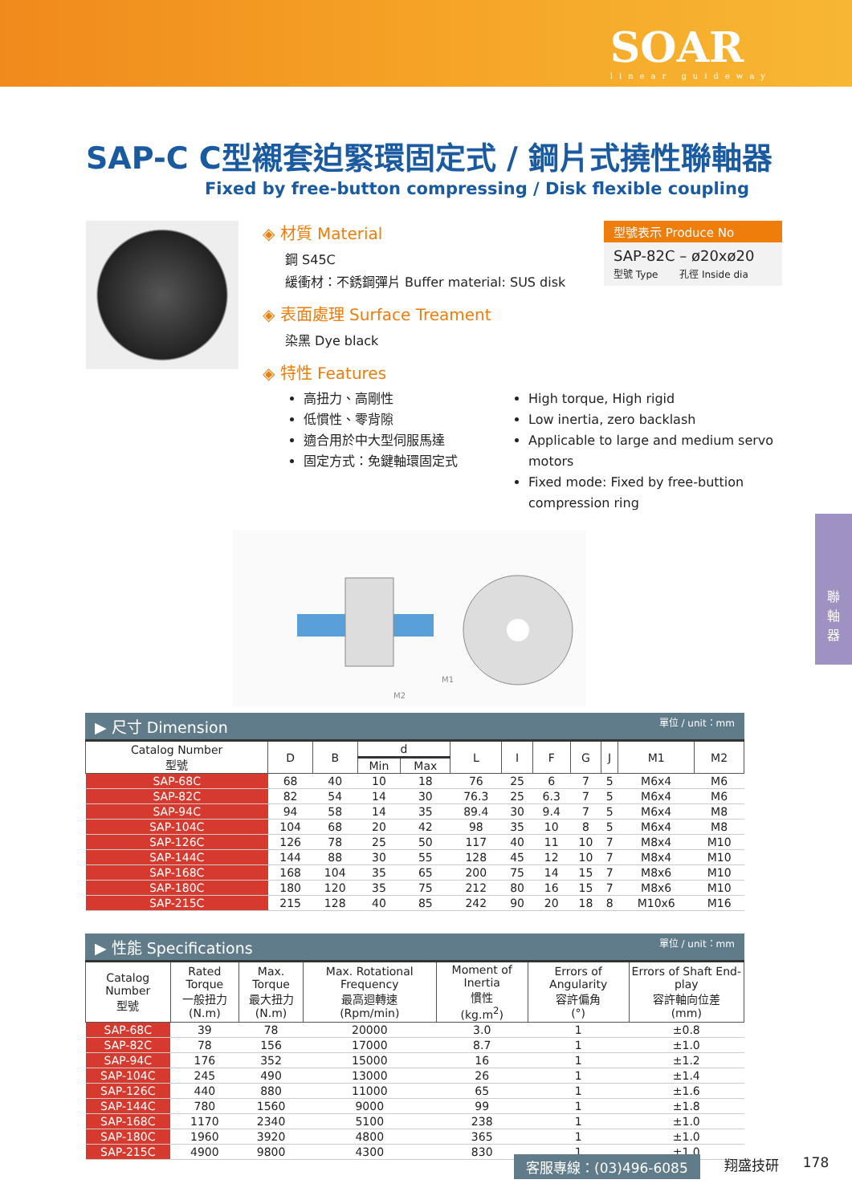SOAR
linear guideway
SAP-C C型襯套迫緊環固定式 / 鋼片式撓性聯軸器
Fixed by free-button compressing / Disk flexible coupling
◈ 材質 Material
鋼 S45C
緩衝材：不銹鋼彈片 Buffer material: SUS disk
◈ 表面處理 Surface Treament
染黑 Dye black
◈ 特性 Features
型號表示 Produce No
SAP-82C – ø20xø20
型號 Type 孔徑 Inside dia
高扭力、高剛性
低慣性、零背隙
適合用於中大型伺服馬達
固定方式：免鍵軸環固定式
High torque, High rigid
Low inertia, zero backlash
Applicable to large and medium servo motors
Fixed mode: Fixed by free-buttion compression ring
M2
M1
▶ 尺寸 Dimension 單位 / unit：mm
| Catalog Number 型號 | D | B | d | | L | I | F | G | J | M1 | M2 |
| --- | --- | --- | --- | --- | --- | --- | --- | --- | --- | --- | --- |
| | | | Min | Max | | | | | | | |
| SAP-68C | 68 | 40 | 10 | 18 | 76 | 25 | 6 | 7 | 5 | M6x4 | M6 |
| SAP-82C | 82 | 54 | 14 | 30 | 76.3 | 25 | 6.3 | 7 | 5 | M6x4 | M6 |
| SAP-94C | 94 | 58 | 14 | 35 | 89.4 | 30 | 9.4 | 7 | 5 | M6x4 | M8 |
| SAP-104C | 104 | 68 | 20 | 42 | 98 | 35 | 10 | 8 | 5 | M6x4 | M8 |
| SAP-126C | 126 | 78 | 25 | 50 | 117 | 40 | 11 | 10 | 7 | M8x4 | M10 |
| SAP-144C | 144 | 88 | 30 | 55 | 128 | 45 | 12 | 10 | 7 | M8x4 | M10 |
| SAP-168C | 168 | 104 | 35 | 65 | 200 | 75 | 14 | 15 | 7 | M8x6 | M10 |
| SAP-180C | 180 | 120 | 35 | 75 | 212 | 80 | 16 | 15 | 7 | M8x6 | M10 |
| SAP-215C | 215 | 128 | 40 | 85 | 242 | 90 | 20 | 18 | 8 | M10x6 | M16 |
▶ 性能 Specifications 單位 / unit：mm
| Catalog Number 型號 | Rated Torque 一般扭力 (N.m) | Max. Torque 最大扭力 (N.m) | Max. Rotational Frequency 最高迴轉速 (Rpm/min) | Moment of Inertia 慣性 (kg.m<sup>2</sup>) | Errors of Angularity 容許偏角 (°) | Errors of Shaft End-play 容許軸向位差 (mm) |
| --- | --- | --- | --- | --- | --- | --- |
| SAP-68C | 39 | 78 | 20000 | 3.0 | 1 | ±0.8 |
| SAP-82C | 78 | 156 | 17000 | 8.7 | 1 | ±1.0 |
| SAP-94C | 176 | 352 | 15000 | 16 | 1 | ±1.2 |
| SAP-104C | 245 | 490 | 13000 | 26 | 1 | ±1.4 |
| SAP-126C | 440 | 880 | 11000 | 65 | 1 | ±1.6 |
| SAP-144C | 780 | 1560 | 9000 | 99 | 1 | ±1.8 |
| SAP-168C | 1170 | 2340 | 5100 | 238 | 1 | ±1.0 |
| SAP-180C | 1960 | 3920 | 4800 | 365 | 1 | ±1.0 |
| SAP-215C | 4900 | 9800 | 4300 | 830 | 1 | ±1.0 |
聯
軸
器
客服專線：(03)496-6085 翔盛技研 178